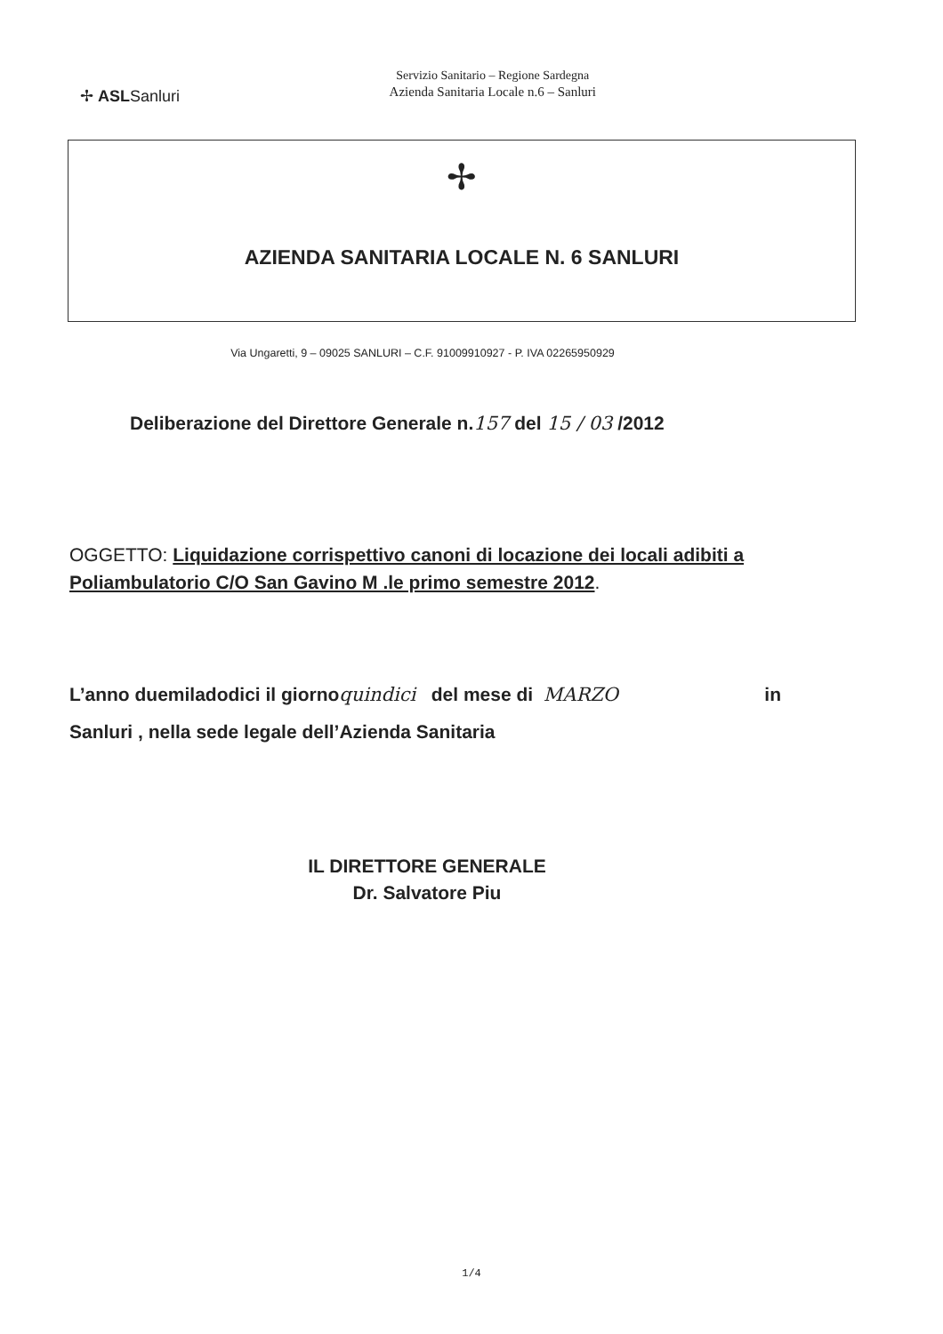✢ ASLSanluri
Servizio Sanitario – Regione Sardegna
Azienda Sanitaria Locale n.6 – Sanluri
✢
AZIENDA SANITARIA LOCALE N. 6 SANLURI
Via Ungaretti, 9 – 09025 SANLURI – C.F. 91009910927 - P. IVA 02265950929
Deliberazione del Direttore Generale n. 157 del 15 / 03 /2012
OGGETTO: Liquidazione corrispettivo canoni di locazione dei locali adibiti a
Poliambulatorio C/O San Gavino M .le primo semestre 2012.
L’anno duemiladodici il giorno quindici del mese di MARZO in
Sanluri , nella sede legale dell’Azienda Sanitaria
IL DIRETTORE GENERALE
Dr. Salvatore Piu
1/4